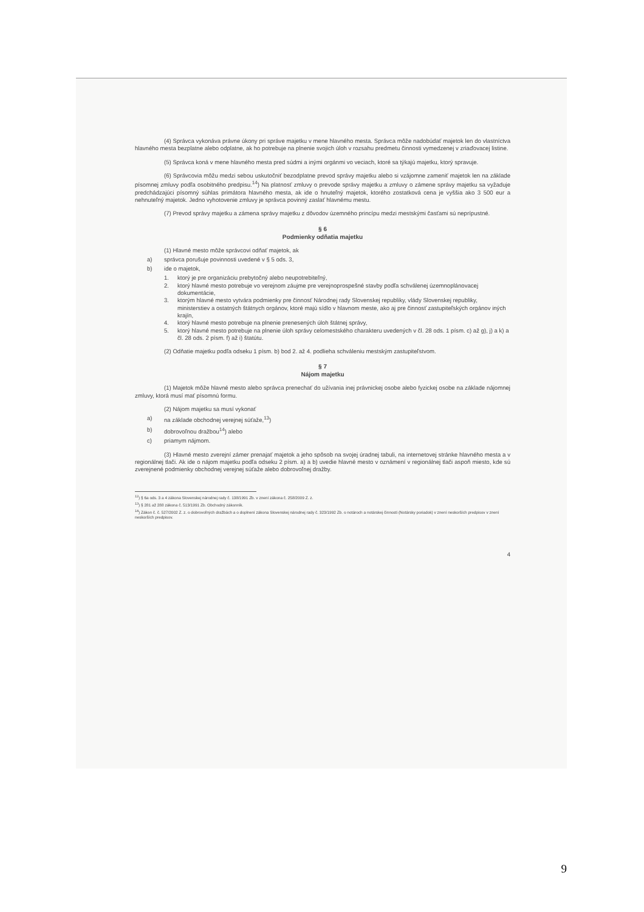(4) Správca vykonáva právne úkony pri správe majetku v mene hlavného mesta. Správca môže nadobúdať majetok len do vlastníctva hlavného mesta bezplatne alebo odplatne, ak ho potrebuje na plnenie svojich úloh v rozsahu predmetu činnosti vymedzenej v zriaďovacej listine.
(5) Správca koná v mene hlavného mesta pred súdmi a inými orgánmi vo veciach, ktoré sa týkajú majetku, ktorý spravuje.
(6) Správcovia môžu medzi sebou uskutočniť bezodplatne prevod správy majetku alebo si vzájomne zameniť majetok len na základe písomnej zmluvy podľa osobitného predpisu.<sup>14</sup>) Na platnosť zmluvy o prevode správy majetku a zmluvy o zámene správy majetku sa vyžaduje predchádzajúci písomný súhlas primátora hlavného mesta, ak ide o hnuteľný majetok, ktorého zostatková cena je vyššia ako 3 500 eur a nehnuteľný majetok. Jedno vyhotovenie zmluvy je správca povinný zaslať hlavnému mestu.
(7) Prevod správy majetku a zámena správy majetku z dôvodov územného princípu medzi mestskými časťami sú neprípustné.
§ 6
Podmienky odňatia majetku
(1) Hlavné mesto môže správcovi odňať majetok, ak
a) správca porušuje povinnosti uvedené v § 5 ods. 3,
b) ide o majetok,
1. ktorý je pre organizáciu prebytočný alebo neupotrebiteľný,
2. ktorý hlavné mesto potrebuje vo verejnom záujme pre verejnoprospešné stavby podľa schválenej územnoplánovacej dokumentácie,
3. ktorým hlavné mesto vytvára podmienky pre činnosť Národnej rady Slovenskej republiky, vlády Slovenskej republiky, ministerstiev a ostatných štátnych orgánov, ktoré majú sídlo v hlavnom meste, ako aj pre činnosť zastupiteľských orgánov iných krajín,
4. ktorý hlavné mesto potrebuje na plnenie prenesených úloh štátnej správy,
5. ktorý hlavné mesto potrebuje na plnenie úloh správy celomestského charakteru uvedených v čl. 28 ods. 1 písm. c) až g), j) a k) a čl. 28 ods. 2 písm. f) až i) štatútu.
(2) Odňatie majetku podľa odseku 1 písm. b) bod 2. až 4. podlieha schváleniu mestským zastupiteľstvom.
§ 7
Nájom majetku
(1) Majetok môže hlavné mesto alebo správca prenechať do užívania inej právnickej osobe alebo fyzickej osobe na základe nájomnej zmluvy, ktorá musí mať písomnú formu.
(2) Nájom majetku sa musí vykonať
a) na základe obchodnej verejnej súťaže,<sup>13</sup>)
b) dobrovoľnou dražbou<sup>14</sup>) alebo
c) priamym nájmom.
(3) Hlavné mesto zverejní zámer prenajať majetok a jeho spôsob na svojej úradnej tabuli, na internetovej stránke hlavného mesta a v regionálnej tlači. Ak ide o nájom majetku podľa odseku 2 písm. a) a b) uvedie hlavné mesto v oznámení v regionálnej tlači aspoň miesto, kde sú zverejnené podmienky obchodnej verejnej súťaže alebo dobrovoľnej dražby.
<sup>12</sup>) § 6a ods. 3 a 4 zákona Slovenskej národnej rady č. 138/1991 Zb. v znení zákona č. 258/2009 Z. z.
<sup>13</sup>) § 281 až 288 zákona č. 513/1991 Zb. Obchodný zákonník.
<sup>14</sup>) Zákon č. č. 527/2002 Z. z. o dobrovoľných dražbách a o doplnení zákona Slovenskej národnej rady č. 323/1992 Zb. o notároch a notárskej činnosti (Notársky poriadok) v znení neskorších predpisov v znení neskorších predpisov.
4
9